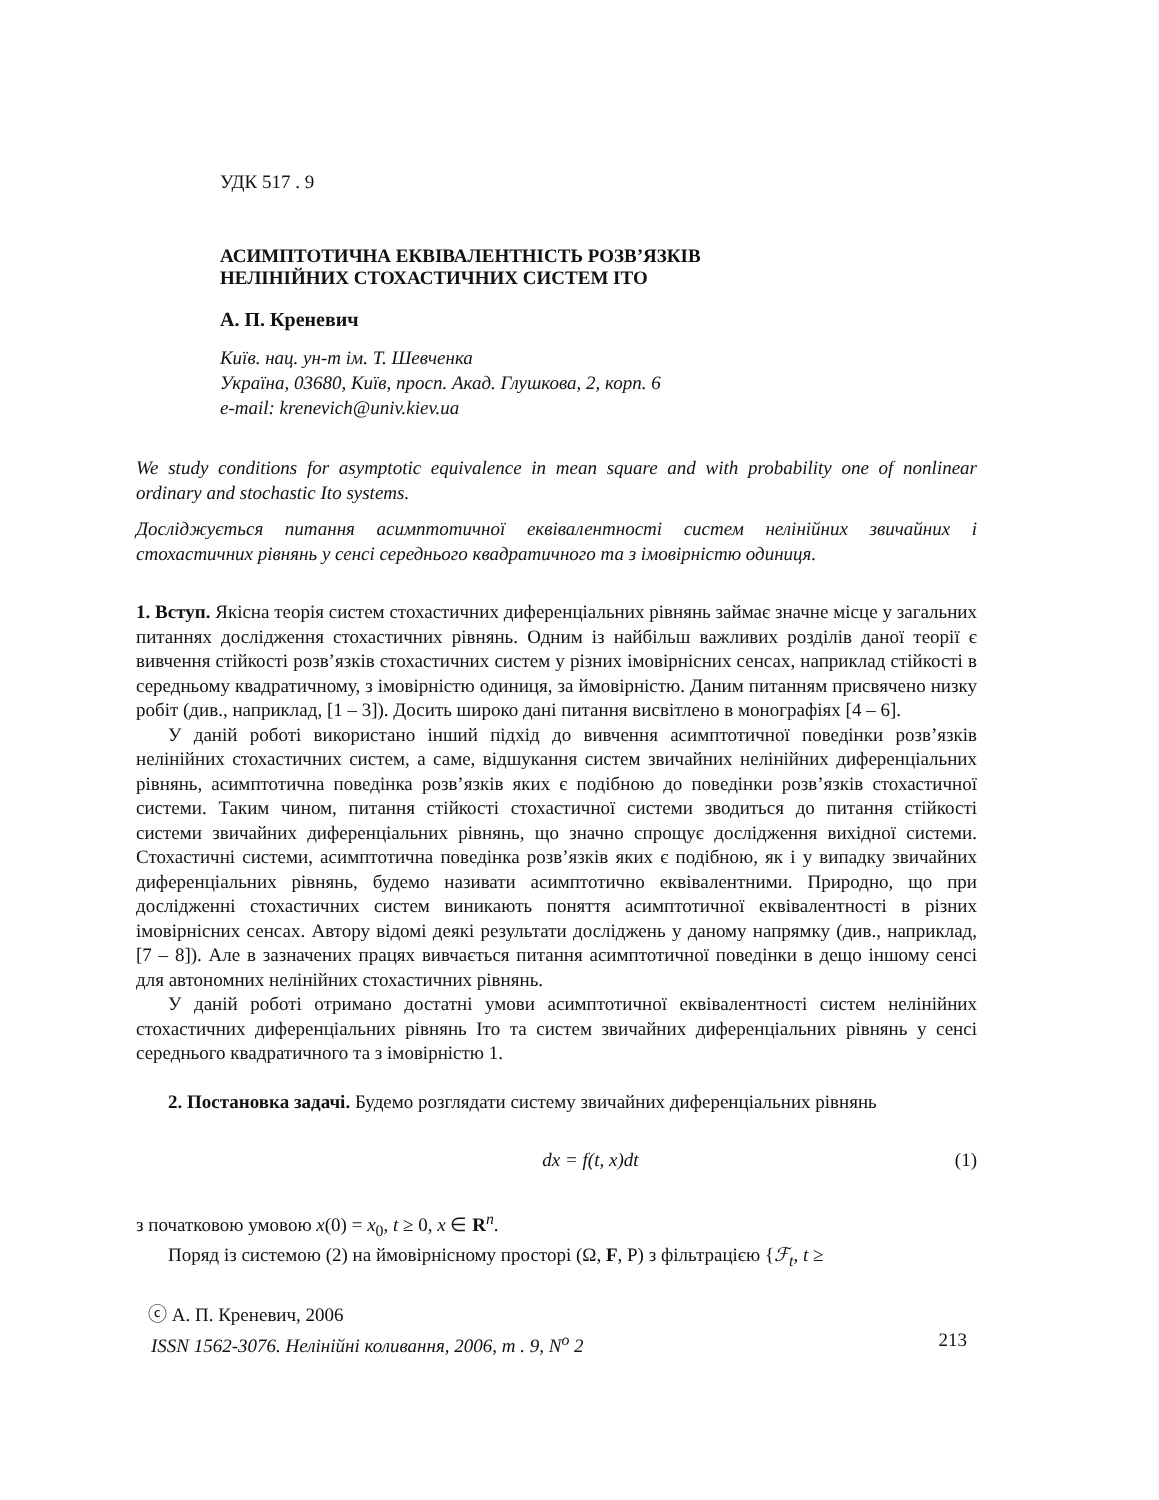УДК 517 . 9
АСИМПТОТИЧНА ЕКВІВАЛЕНТНІСТЬ РОЗВ’ЯЗКІВ
НЕЛІНІЙНИХ СТОХАСТИЧНИХ СИСТЕМ ІТО
А. П. Креневич
Київ. нац. ун-т ім. Т. Шевченка
Україна, 03680, Київ, просп. Акад. Глушкова, 2, корп. 6
e-mail: krenevich@univ.kiev.ua
We study conditions for asymptotic equivalence in mean square and with probability one of nonlinear ordinary and stochastic Ito systems.
Досліджується питання асимптотичної еквівалентності систем нелінійних звичайних і стохастичних рівнянь у сенсі середнього квадратичного та з імовірністю одиниця.
1. Вступ. Якісна теорія систем стохастичних диференціальних рівнянь займає значне місце у загальних питаннях дослідження стохастичних рівнянь. Одним із найбільш важливих розділів даної теорії є вивчення стійкості розв’язків стохастичних систем у різних імовірнісних сенсах, наприклад стійкості в середньому квадратичному, з імовірністю одиниця, за ймовірністю. Даним питанням присвячено низку робіт (див., наприклад, [1 – 3]). Досить широко дані питання висвітлено в монографіях [4 – 6].
У даній роботі використано інший підхід до вивчення асимптотичної поведінки розв’язків нелінійних стохастичних систем, а саме, відшукання систем звичайних нелінійних диференціальних рівнянь, асимптотична поведінка розв’язків яких є подібною до поведінки розв’язків стохастичної системи. Таким чином, питання стійкості стохастичної системи зводиться до питання стійкості системи звичайних диференціальних рівнянь, що значно спрощує дослідження вихідної системи. Стохастичні системи, асимптотична поведінка розв’язків яких є подібною, як і у випадку звичайних диференціальних рівнянь, будемо називати асимптотично еквівалентними. Природно, що при дослідженні стохастичних систем виникають поняття асимптотичної еквівалентності в різних імовірнісних сенсах. Автору відомі деякі результати досліджень у даному напрямку (див., наприклад, [7 – 8]). Але в зазначених працях вивчається питання асимптотичної поведінки в дещо іншому сенсі для автономних нелінійних стохастичних рівнянь.
У даній роботі отримано достатні умови асимптотичної еквівалентності систем нелінійних стохастичних диференціальних рівнянь Іто та систем звичайних диференціальних рівнянь у сенсі середнього квадратичного та з імовірністю 1.
2. Постановка задачі. Будемо розглядати систему звичайних диференціальних рівнянь
dx = f(t, x)dt (1)
з початковою умовою x(0) = x<sub>0</sub>, t ≥ 0, x ∈ R<sup>n</sup>.
Поряд із системою (2) на ймовірнісному просторі (Ω, F, P) з фільтрацією {ℱ<sub>t</sub>, t ≥
ⓒ А. П. Креневич, 2006
ISSN 1562-3076. Нелінійні коливання, 2006, т . 9, N<sup>o</sup> 2 213